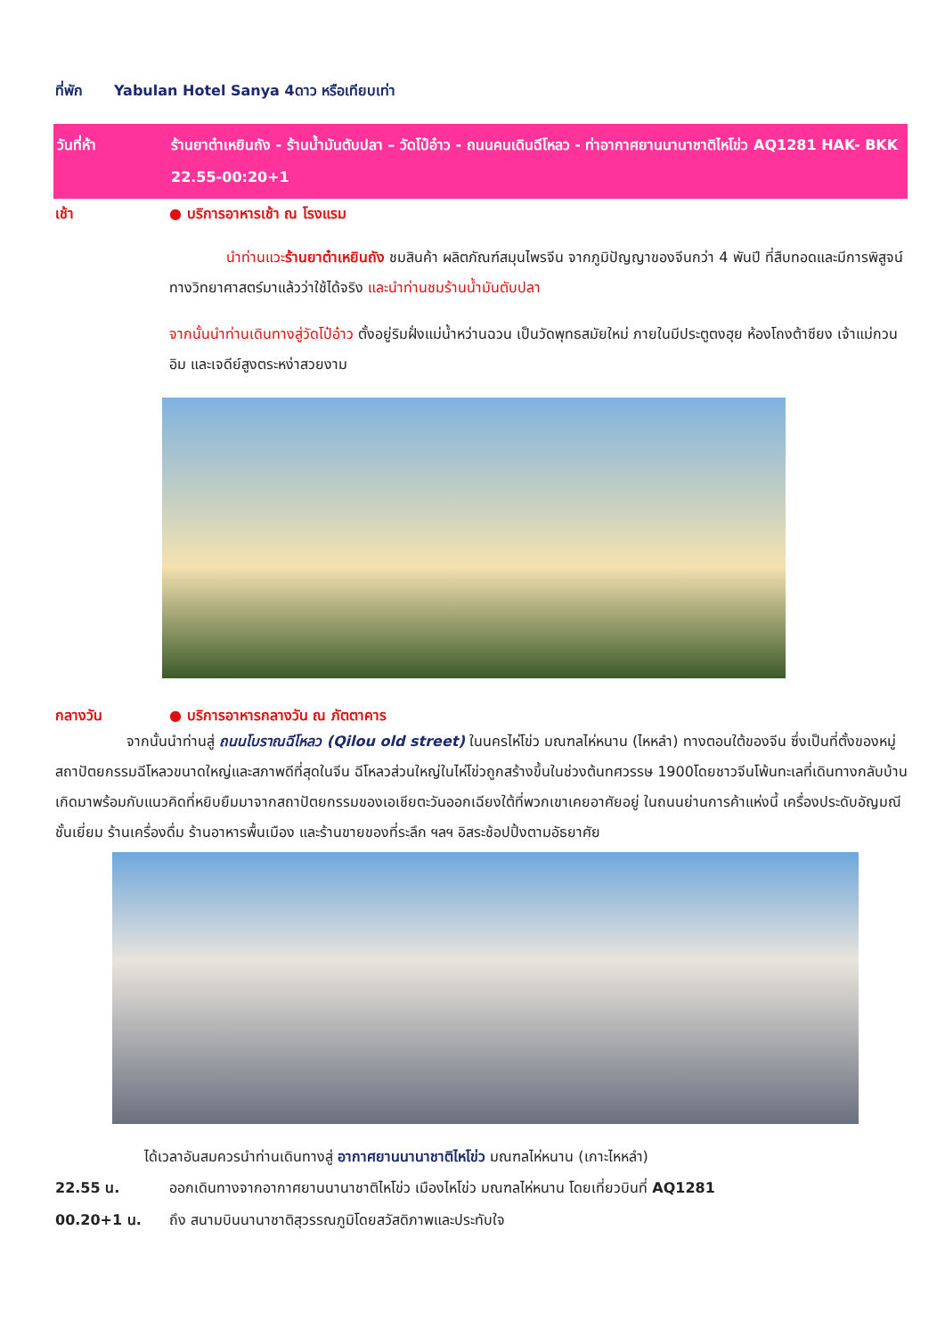ที่พัก Yabulan Hotel Sanya 4ดาว หรือเทียบเท่า
วันที่ห้า ร้านยาต๋าเหยินถัง - ร้านน้ำมันตับปลา – วัดโป๋อ๋าว - ถนนคนเดินฉีโหลว - ท่าอากาศยานนานาชาติไหโข่ว AQ1281 HAK- BKK 22.55-00:20+1
เช้า ● บริการอาหารเช้า ณ โรงแรม
นำท่านแวะร้านยาต๋าเหยินถัง ชมสินค้า ผลิตภัณฑ์สมุนไพรจีน จากภูมิปัญญาของจีนกว่า 4 พันปี ที่สืบทอดและมีการพิสูจน์ทางวิทยาศาสตร์มาแล้วว่าใช้ได้จริง และนำท่านชมร้านน้ำมันตับปลา
จากนั้นนำท่านเดินทางสู่วัดโป๋อ๋าว ตั้งอยู่ริมฝั่งแม่น้ำหว่านฉวน เป็นวัดพุทธสมัยใหม่ ภายในมีประตูตงฮุย ห้องโถงต้าซียง เจ้าแม่กวนอิม และเจดีย์สูงตระหง่าสวยงาม
กลางวัน ● บริการอาหารกลางวัน ณ ภัตตาคาร
จากนั้นนำท่านสู่ ถนนโบราณฉีโหลว (Qilou old street) ในนครไห่โข่ว มณฑลไห่หนาน (ไหหลำ) ทางตอนใต้ของจีน ซึ่งเป็นที่ตั้งของหมู่สถาปัตยกรรมฉีโหลวขนาดใหญ่และสภาพดีที่สุดในจีน ฉีโหลวส่วนใหญ่ในไห่โข่วถูกสร้างขึ้นในช่วงต้นทศวรรษ 1900โดยชาวจีนโพ้นทะเลที่เดินทางกลับบ้านเกิดมาพร้อมกับแนวคิดที่หยิบยืมมาจากสถาปัตยกรรมของเอเชียตะวันออกเฉียงใต้ที่พวกเขาเคยอาศัยอยู่ ในถนนย่านการค้าแห่งนี้ เครื่องประดับอัญมณีชั้นเยี่ยม ร้านเครื่องดื่ม ร้านอาหารพื้นเมือง และร้านขายของที่ระลึก ฯลฯ อิสระช้อปปิ้งตามอัธยาศัย
ได้เวลาอันสมควรนำท่านเดินทางสู่ อากาศยานนานาชาติไหโข่ว มณฑลไห่หนาน (เกาะไหหลำ)
22.55 น. ออกเดินทางจากอากาศยานนานาชาติไหโข่ว เมืองไหโข่ว มณฑลไห่หนาน โดยเที่ยวบินที่ AQ1281
00.20+1 น. ถึง สนามบินนานาชาติสุวรรณภูมิโดยสวัสดิภาพและประทับใจ